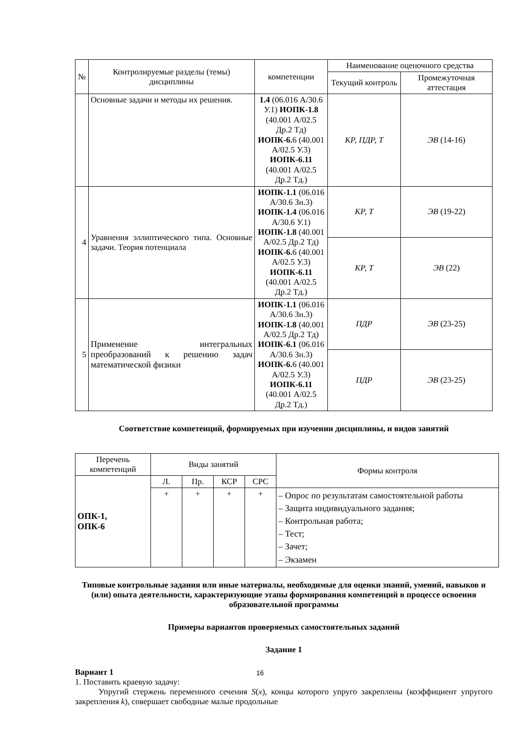| № | Контролируемые разделы (темы) дисциплины | компетенции | Наименование оценочного средства | |
| --- | --- | --- | --- | --- |
| | | | Текущий контроль | Промежуточная аттестация |
| | Основные задачи и методы их решения. | 1.4 (06.016 А/30.6 У.1) ИОПК-1.8 (40.001 А/02.5 Др.2 Тд) ИОПК-6. 6 (40.001 А/02.5 У.3) ИОПК-6.11 (40.001 А/02.5 Др.2 Тд.) | КР, ПДР, Т | ЭВ (14-16) |
| 4 | Уравнения эллиптического типа. Основные задачи. Теория потенциала | ИОПК-1.1 (06.016 А/30.6 Зн.3) ИОПК-1.4 (06.016 А/30.6 У.1) ИОПК-1.8 (40.001 А/02.5 Др.2 Тд) ИОПК-6. 6 (40.001 А/02.5 У.3) ИОПК-6.11 (40.001 А/02.5 Др.2 Тд.) | КР, Т | ЭВ (19-22) |
| | | | КР, Т | ЭВ (22) |
| 5 | Применение интегральных преобразований к решению задач математической физики | ИОПК-1.1 (06.016 А/30.6 Зн.3) ИОПК-1.8 (40.001 А/02.5 Др.2 Тд) ИОПК-6.1 (06.016 А/30.6 Зн.3) ИОПК-6. 6 (40.001 А/02.5 У.3) ИОПК-6.11 (40.001 А/02.5 Др.2 Тд.) | ПДР | ЭВ (23-25) |
| | | | ПДР | ЭВ (23-25) |
Соответствие компетенций, формируемых при изучении дисциплины, и видов занятий
| Перечень компетенций | Виды занятий | | | | Формы контроля |
| --- | --- | --- | --- | --- | --- |
| ОПК-1, ОПК-6 | Л. | Пр. | КСР | СРС | |
| | + | + | + | + | – Опрос по результатам самостоятельной работы – Защита индивидуального задания; – Контрольная работа; – Тест; – Зачет; – Экзамен |
Типовые контрольные задания или иные материалы, необходимые для оценки знаний, умений, навыков и (или) опыта деятельности, характеризующие этапы формирования компетенций в процессе освоения образовательной программы
Примеры вариантов проверяемых самостоятельных заданий
Задание 1
Вариант 1
1. Поставить краевую задачу:
Упругий стержень переменного сечения S(x), концы которого упруго закреплены (коэффициент упругого закрепления k), совершает свободные малые продольные
16